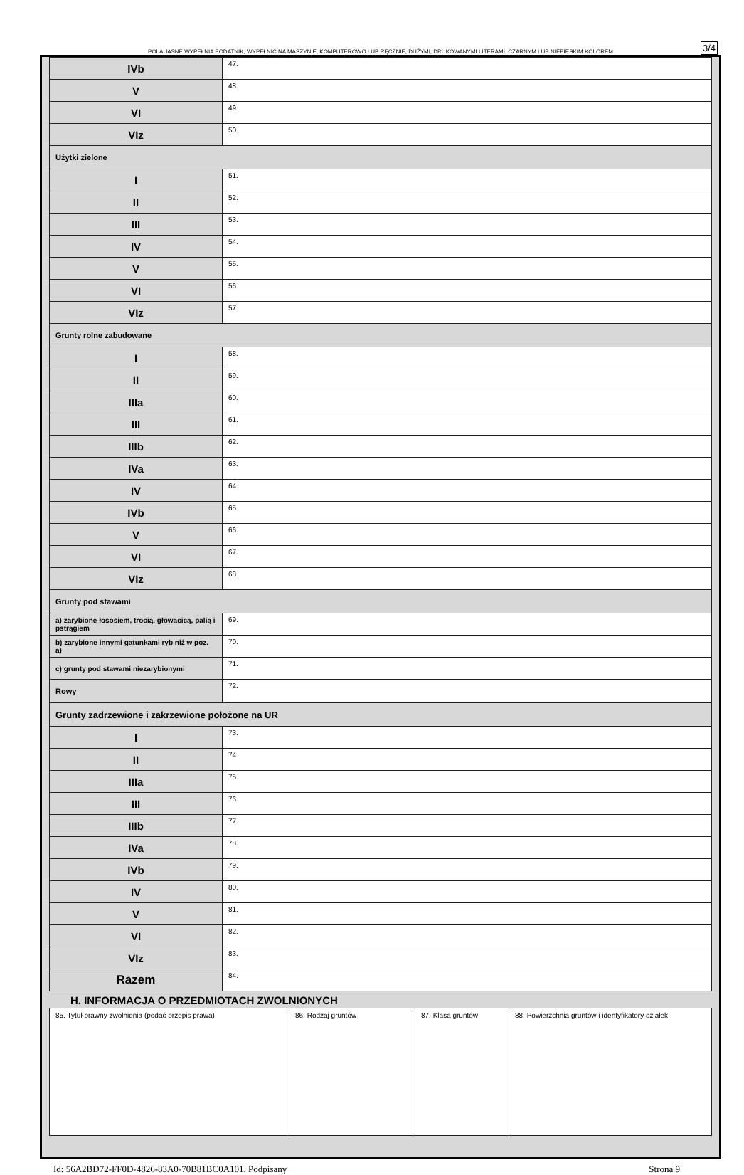POLA JASNE WYPEŁNIA PODATNIK, WYPEŁNIĆ NA MASZYNIE, KOMPUTEROWO LUB RĘCZNIE, DUŻYMI, DRUKOWANYMI LITERAMI, CZARNYM LUB NIEBIESKIM KOLOREM
3/4
| IVb | 47. |
| V | 48. |
| VI | 49. |
| VIz | 50. |
| Użytki zielone | |
| I | 51. |
| II | 52. |
| III | 53. |
| IV | 54. |
| V | 55. |
| VI | 56. |
| VIz | 57. |
| Grunty rolne zabudowane | |
| I | 58. |
| II | 59. |
| IIIa | 60. |
| III | 61. |
| IIIb | 62. |
| IVa | 63. |
| IV | 64. |
| IVb | 65. |
| V | 66. |
| VI | 67. |
| VIz | 68. |
| Grunty pod stawami | |
| a) zarybione łososiem, trocią, głowacicą, palią i pstrągiem | 69. |
| b) zarybione innymi gatunkami ryb niż w poz. a) | 70. |
| c) grunty pod stawami niezarybionymi | 71. |
| Rowy | 72. |
| Grunty zadrzewione i zakrzewione położone na UR | |
| I | 73. |
| II | 74. |
| IIIa | 75. |
| III | 76. |
| IIIb | 77. |
| IVa | 78. |
| IVb | 79. |
| IV | 80. |
| V | 81. |
| VI | 82. |
| VIz | 83. |
| Razem | 84. |
H. INFORMACJA O PRZEDMIOTACH ZWOLNIONYCH
| 85. Tytuł prawny zwolnienia (podać przepis prawa) | 86. Rodzaj gruntów | 87. Klasa gruntów | 88. Powierzchnia gruntów i identyfikatory działek |
Id: 56A2BD72-FF0D-4826-83A0-70B81BC0A101. Podpisany Strona 9